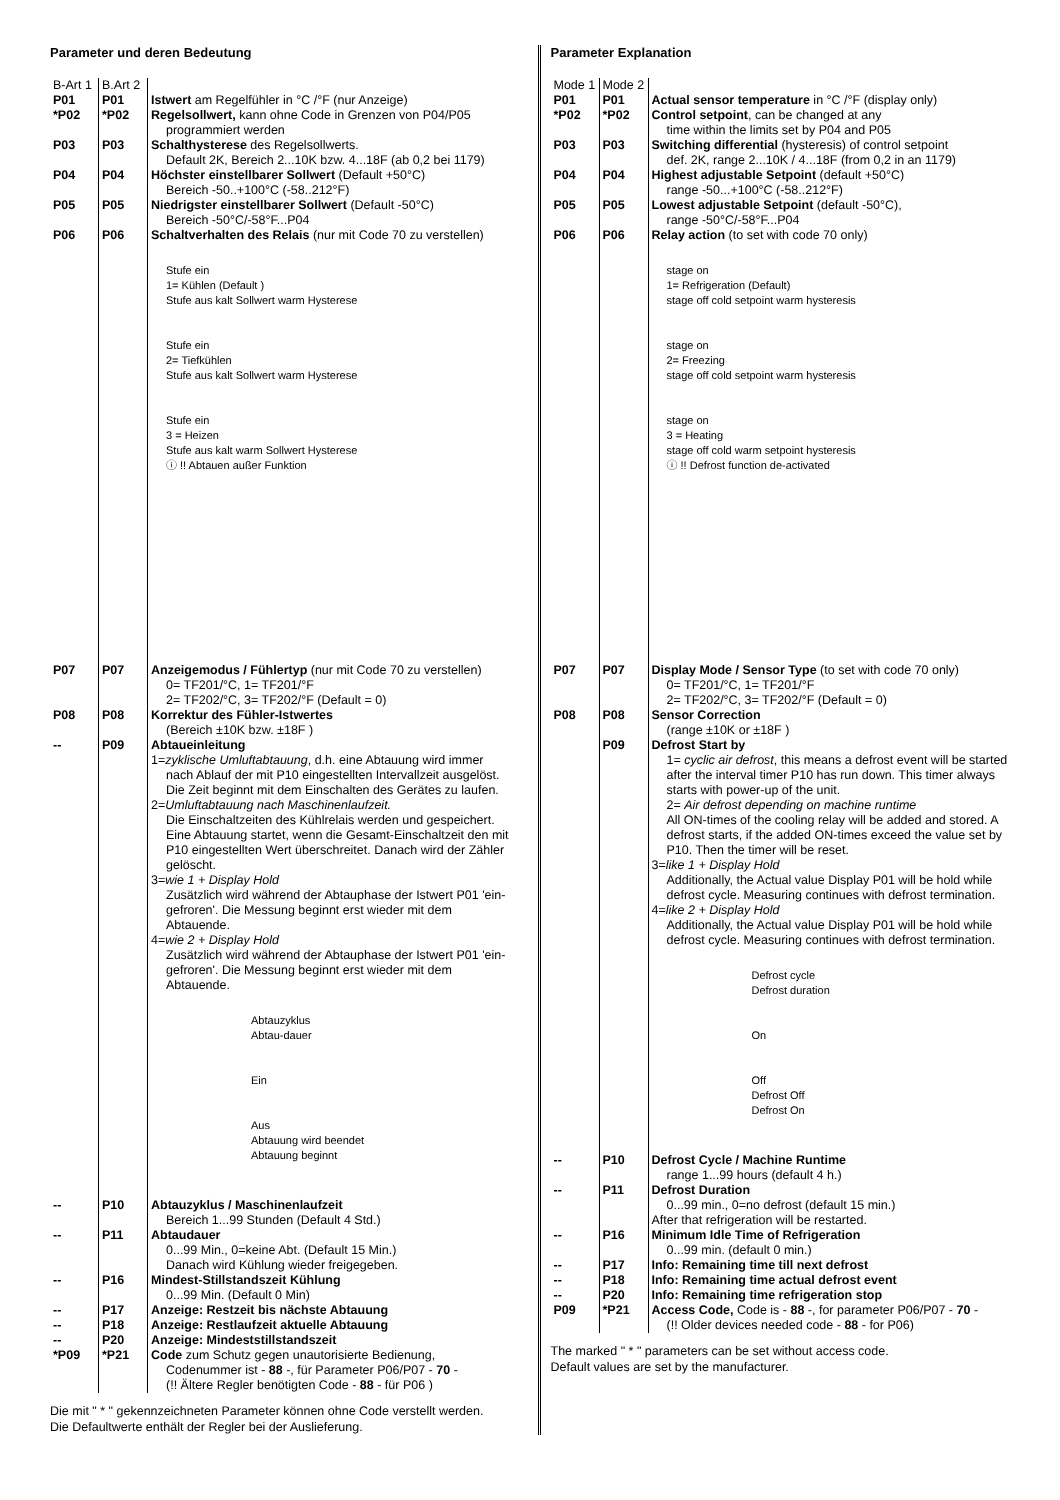Parameter und deren Bedeutung
| B-Art 1 | B.Art 2 | |
| P01 *P02 | P01 *P02 | Istwert am Regelfühler in °C /°F (nur Anzeige) Regelsollwert, kann ohne Code in Grenzen von P04/P05 programmiert werden |
| P03 | P03 | Schalthysterese des Regelsollwerts. Default 2K, Bereich 2...10K bzw. 4...18F (ab 0,2 bei 1179) |
| P04 | P04 | Höchster einstellbarer Sollwert (Default +50°C) Bereich -50..+100°C (-58..212°F) |
| P05 | P05 | Niedrigster einstellbarer Sollwert (Default -50°C) Bereich -50°C/-58°F...P04 |
| P06 | P06 | Schaltverhalten des Relais (nur mit Code 70 zu verstellen) |
| | | Stufe ein 1= Kühlen (Default ) Stufe aus kalt Sollwert warm Hysterese Stufe ein 2= Tiefkühlen Stufe aus kalt Sollwert warm Hysterese Stufe ein 3 = Heizen Stufe aus kalt warm Sollwert Hysterese ⓘ !! Abtauen außer Funktion |
| P07 | P07 | Anzeigemodus / Fühlertyp (nur mit Code 70 zu verstellen) 0= TF201/°C, 1= TF201/°F 2= TF202/°C, 3= TF202/°F (Default = 0) |
| P08 | P08 | Korrektur des Fühler-Istwertes (Bereich ±10K bzw. ±18F ) |
| -- | P09 | Abtaueinleitung 1= zyklische Umluftabtauung , d.h. eine Abtauung wird immer nach Ablauf der mit P10 eingestellten Intervallzeit ausgelöst. Die Zeit beginnt mit dem Einschalten des Gerätes zu laufen. 2= Umluftabtauung nach Maschinenlaufzeit. Die Einschaltzeiten des Kühlrelais werden und gespeichert. Eine Abtauung startet, wenn die Gesamt-Einschaltzeit den mit P10 eingestellten Wert überschreitet. Danach wird der Zähler gelöscht. 3= wie 1 + Display Hold Zusätzlich wird während der Abtauphase der Istwert P01 'ein-gefroren'. Die Messung beginnt erst wieder mit dem Abtauende. 4= wie 2 + Display Hold Zusätzlich wird während der Abtauphase der Istwert P01 'ein-gefroren'. Die Messung beginnt erst wieder mit dem Abtauende. |
| | | Abtauzyklus Abtau-dauer Ein Aus Abtauung wird beendet Abtauung beginnt |
| -- | P10 | Abtauzyklus / Maschinenlaufzeit Bereich 1...99 Stunden (Default 4 Std.) |
| -- | P11 | Abtaudauer 0...99 Min., 0=keine Abt. (Default 15 Min.) Danach wird Kühlung wieder freigegeben. |
| -- | P16 | Mindest-Stillstandszeit Kühlung 0...99 Min. (Default 0 Min) |
| -- -- -- *P09 | P17 P18 P20 *P21 | Anzeige: Restzeit bis nächste Abtauung Anzeige: Restlaufzeit aktuelle Abtauung Anzeige: Mindeststillstandszeit Code zum Schutz gegen unautorisierte Bedienung, Codenummer ist - 88 -, für Parameter P06/P07 - 70 - (!! Ältere Regler benötigten Code - 88 - für P06 ) |
Die mit " * " gekennzeichneten Parameter können ohne Code verstellt werden.
Die Defaultwerte enthält der Regler bei der Auslieferung.
Parameter Explanation
| Mode 1 | Mode 2 | |
| P01 *P02 | P01 *P02 | Actual sensor temperature in °C /°F (display only) Control setpoint , can be changed at any time within the limits set by P04 and P05 |
| P03 | P03 | Switching differential (hysteresis) of control setpoint def. 2K, range 2...10K / 4...18F (from 0,2 in an 1179) |
| P04 | P04 | Highest adjustable Setpoint (default +50°C) range -50...+100°C (-58..212°F) |
| P05 | P05 | Lowest adjustable Setpoint (default -50°C), range -50°C/-58°F...P04 |
| P06 | P06 | Relay action (to set with code 70 only) |
| | | stage on 1= Refrigeration (Default) stage off cold setpoint warm hysteresis stage on 2= Freezing stage off cold setpoint warm hysteresis stage on 3 = Heating stage off cold warm setpoint hysteresis ⓘ !! Defrost function de-activated |
| P07 | P07 | Display Mode / Sensor Type (to set with code 70 only) 0= TF201/°C, 1= TF201/°F 2= TF202/°C, 3= TF202/°F (Default = 0) |
| P08 | P08 | Sensor Correction (range ±10K or ±18F ) |
| | P09 | Defrost Start by 1= cyclic air defrost , this means a defrost event will be started after the interval timer P10 has run down. This timer always starts with power-up of the unit. 2= Air defrost depending on machine runtime All ON-times of the cooling relay will be added and stored. A defrost starts, if the added ON-times exceed the value set by P10. Then the timer will be reset. 3= like 1 + Display Hold Additionally, the Actual value Display P01 will be hold while defrost cycle. Measuring continues with defrost termination. 4= like 2 + Display Hold Additionally, the Actual value Display P01 will be hold while defrost cycle. Measuring continues with defrost termination. |
| | | Defrost cycle Defrost duration On Off Defrost Off Defrost On |
| -- | P10 | Defrost Cycle / Machine Runtime range 1...99 hours (default 4 h.) |
| -- | P11 | Defrost Duration 0...99 min., 0=no defrost (default 15 min.) After that refrigeration will be restarted. |
| -- | P16 | Minimum Idle Time of Refrigeration 0...99 min. (default 0 min.) |
| -- -- -- P09 | P17 P18 P20 *P21 | Info: Remaining time till next defrost Info: Remaining time actual defrost event Info: Remaining time refrigeration stop Access Code, Code is - 88 -, for parameter P06/P07 - 70 - (!! Older devices needed code - 88 - for P06) |
The marked " * " parameters can be set without access code.
Default values are set by the manufacturer.